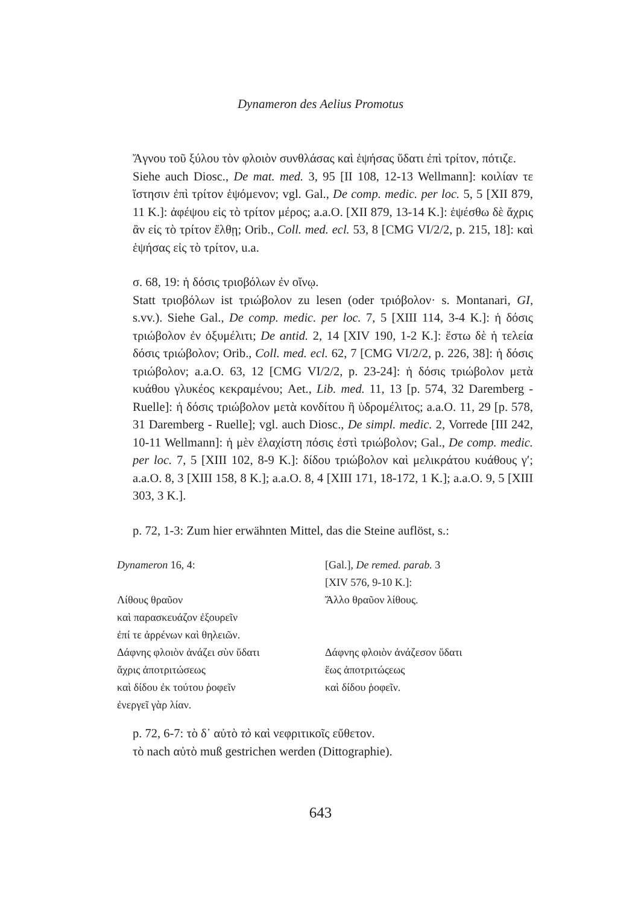Dynameron des Aelius Promotus
Ἄγνου τοῦ ξύλου τὸν φλοιὸν συνθλάσας καὶ ἑψήσας ὕδατι ἐπὶ τρίτον, πότιζε.
Siehe auch Diosc., De mat. med. 3, 95 [II 108, 12-13 Wellmann]: κοιλίαν τε ἵστησιν ἐπὶ τρίτον ἑψόμενον; vgl. Gal., De comp. medic. per loc. 5, 5 [XII 879, 11 K.]: ἀφέψου εἰς τὸ τρίτον μέρος; a.a.O. [XII 879, 13-14 K.]: ἑψέσθω δὲ ἄχρις ἂν εἰς τὸ τρίτον ἔλθῃ; Orib., Coll. med. ecl. 53, 8 [CMG VI/2/2, p. 215, 18]: καὶ ἑψήσας εἰς τὸ τρίτον, u.a.
σ. 68, 19: ἡ δόσις τριοβόλων ἐν οἴνῳ.
Statt τριοβόλων ist τριώβολον zu lesen (oder τριόβολον· s. Montanari, GI, s.vv.). Siehe Gal., De comp. medic. per loc. 7, 5 [XIII 114, 3-4 K.]: ἡ δόσις τριώβολον ἐν ὀξυμέλιτι; De antid. 2, 14 [XIV 190, 1-2 K.]: ἔστω δὲ ἡ τελεία δόσις τριώβολον; Orib., Coll. med. ecl. 62, 7 [CMG VI/2/2, p. 226, 38]: ἡ δόσις τριώβολον; a.a.O. 63, 12 [CMG VI/2/2, p. 23-24]: ἡ δόσις τριώβολον μετὰ κυάθου γλυκέος κεκραμένου; Aet., Lib. med. 11, 13 [p. 574, 32 Daremberg - Ruelle]: ἡ δόσις τριώβολον μετὰ κονδίτου ἢ ὑδρομέλιτος; a.a.O. 11, 29 [p. 578, 31 Daremberg - Ruelle]; vgl. auch Diosc., De simpl. medic. 2, Vorrede [III 242, 10-11 Wellmann]: ἡ μὲν ἐλαχίστη πόσις ἐστὶ τριώβολον; Gal., De comp. medic. per loc. 7, 5 [XIII 102, 8-9 K.]: δίδου τριώβολον καὶ μελικράτου κυάθους γ′; a.a.O. 8, 3 [XIII 158, 8 K.]; a.a.O. 8, 4 [XIII 171, 18-172, 1 K.]; a.a.O. 9, 5 [XIII 303, 3 K.].
p. 72, 1-3: Zum hier erwähnten Mittel, das die Steine auflöst, s.:
| Dynameron 16, 4: | [Gal.], De remed. parab. 3 [XIV 576, 9-10 K.]: |
| Λίθους θραῦον καὶ παρασκευάζον ἐξουρεῖν ἐπί τε ἀρρένων καὶ θηλειῶν. | Ἄλλο θραῦον λίθους. |
| Δάφνης φλοιὸν ἀνάζει σὺν ὕδατι ἄχρις ἀποτριτώσεως καὶ δίδου ἐκ τούτου ῥοφεῖν ἐνεργεῖ γὰρ λίαν. | Δάφνης φλοιὸν ἀνάζεσον ὕδατι ἕως ἀποτριτώςεως καὶ δίδου ῥοφεῖν. |
p. 72, 6-7: τὸ δ᾽ αὐτὸ τὸ καὶ νεφριτικοῖς εὔθετον.
τὸ nach αὐτὸ muß gestrichen werden (Dittographie).
643